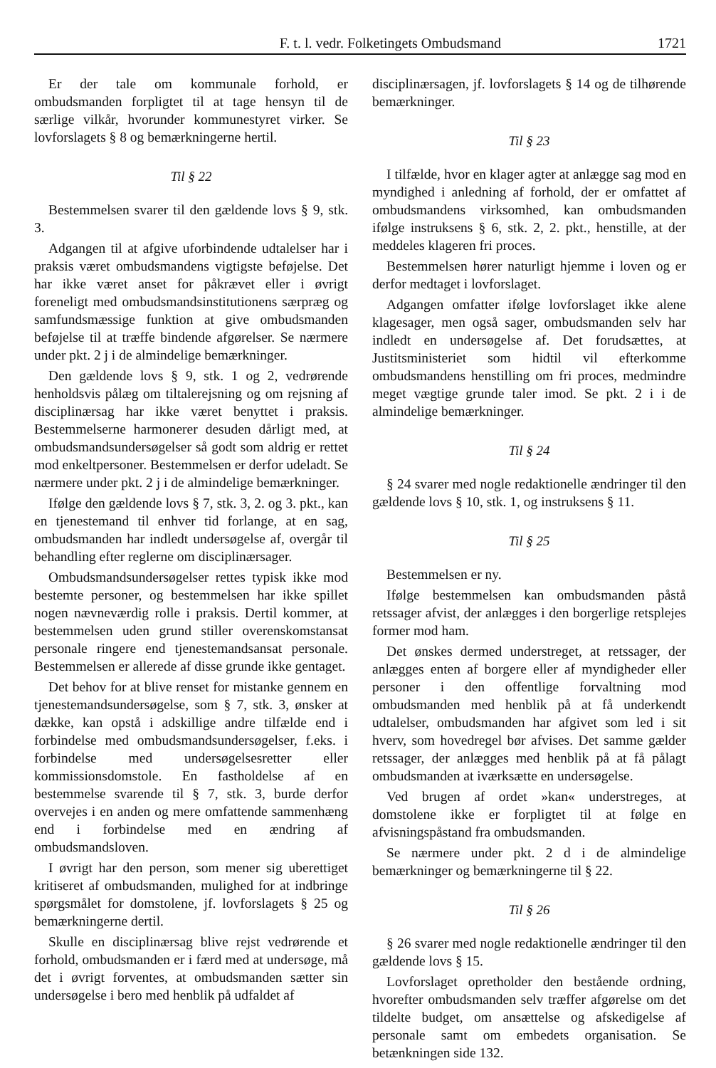F. t. l. vedr. Folketingets Ombudsmand 1721
Er der tale om kommunale forhold, er ombudsmanden forpligtet til at tage hensyn til de særlige vilkår, hvorunder kommunestyret virker. Se lovforslagets § 8 og bemærkningerne hertil.
Til § 22
Bestemmelsen svarer til den gældende lovs § 9, stk. 3.
Adgangen til at afgive uforbindende udtalelser har i praksis været ombudsmandens vigtigste beføjelse. Det har ikke været anset for påkrævet eller i øvrigt foreneligt med ombudsmandsinstitutionens særpræg og samfundsmæssige funktion at give ombudsmanden beføjelse til at træffe bindende afgørelser. Se nærmere under pkt. 2 j i de almindelige bemærkninger.
Den gældende lovs § 9, stk. 1 og 2, vedrørende henholdsvis pålæg om tiltalerejsning og om rejsning af disciplinærsag har ikke været benyttet i praksis. Bestemmelserne harmonerer desuden dårligt med, at ombudsmandsundersøgelser så godt som aldrig er rettet mod enkeltpersoner. Bestemmelsen er derfor udeladt. Se nærmere under pkt. 2 j i de almindelige bemærkninger.
Ifølge den gældende lovs § 7, stk. 3, 2. og 3. pkt., kan en tjenestemand til enhver tid forlange, at en sag, ombudsmanden har indledt undersøgelse af, overgår til behandling efter reglerne om disciplinærsager.
Ombudsmandsundersøgelser rettes typisk ikke mod bestemte personer, og bestemmelsen har ikke spillet nogen nævneværdig rolle i praksis. Dertil kommer, at bestemmelsen uden grund stiller overenskomstansat personale ringere end tjenestemandsansat personale. Bestemmelsen er allerede af disse grunde ikke gentaget.
Det behov for at blive renset for mistanke gennem en tjenestemandsundersøgelse, som § 7, stk. 3, ønsker at dække, kan opstå i adskillige andre tilfælde end i forbindelse med ombudsmandsundersøgelser, f.eks. i forbindelse med undersøgelsesretter eller kommissionsdomstole. En fastholdelse af en bestemmelse svarende til § 7, stk. 3, burde derfor overvejes i en anden og mere omfattende sammenhæng end i forbindelse med en ændring af ombudsmandsloven.
I øvrigt har den person, som mener sig uberettiget kritiseret af ombudsmanden, mulighed for at indbringe spørgsmålet for domstolene, jf. lovforslagets § 25 og bemærkningerne dertil.
Skulle en disciplinærsag blive rejst vedrørende et forhold, ombudsmanden er i færd med at undersøge, må det i øvrigt forventes, at ombudsmanden sætter sin undersøgelse i bero med henblik på udfaldet af
disciplinærsagen, jf. lovforslagets § 14 og de tilhørende bemærkninger.
Til § 23
I tilfælde, hvor en klager agter at anlægge sag mod en myndighed i anledning af forhold, der er omfattet af ombudsmandens virksomhed, kan ombudsmanden ifølge instruksens § 6, stk. 2, 2. pkt., henstille, at der meddeles klageren fri proces.
Bestemmelsen hører naturligt hjemme i loven og er derfor medtaget i lovforslaget.
Adgangen omfatter ifølge lovforslaget ikke alene klagesager, men også sager, ombudsmanden selv har indledt en undersøgelse af. Det forudsættes, at Justitsministeriet som hidtil vil efterkomme ombudsmandens henstilling om fri proces, medmindre meget vægtige grunde taler imod. Se pkt. 2 i i de almindelige bemærkninger.
Til § 24
§ 24 svarer med nogle redaktionelle ændringer til den gældende lovs § 10, stk. 1, og instruksens § 11.
Til § 25
Bestemmelsen er ny.
Ifølge bestemmelsen kan ombudsmanden påstå retssager afvist, der anlægges i den borgerlige retsplejes former mod ham.
Det ønskes dermed understreget, at retssager, der anlægges enten af borgere eller af myndigheder eller personer i den offentlige forvaltning mod ombudsmanden med henblik på at få underkendt udtalelser, ombudsmanden har afgivet som led i sit hverv, som hovedregel bør afvises. Det samme gælder retssager, der anlægges med henblik på at få pålagt ombudsmanden at iværksætte en undersøgelse.
Ved brugen af ordet »kan« understreges, at domstolene ikke er forpligtet til at følge en afvisningspåstand fra ombudsmanden.
Se nærmere under pkt. 2 d i de almindelige bemærkninger og bemærkningerne til § 22.
Til § 26
§ 26 svarer med nogle redaktionelle ændringer til den gældende lovs § 15.
Lovforslaget opretholder den bestående ordning, hvorefter ombudsmanden selv træffer afgørelse om det tildelte budget, om ansættelse og afskedigelse af personale samt om embedets organisation. Se betænkningen side 132.